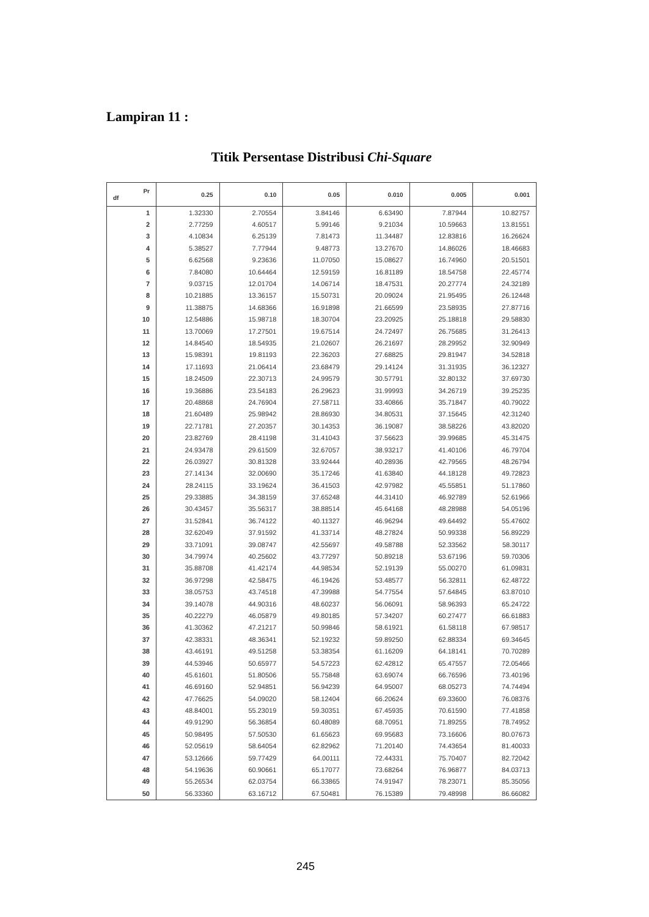Lampiran 11 :
Titik Persentase Distribusi Chi-Square
| Pr df | 0.25 | 0.10 | 0.05 | 0.010 | 0.005 | 0.001 |
| --- | --- | --- | --- | --- | --- | --- |
| 1 | 1.32330 | 2.70554 | 3.84146 | 6.63490 | 7.87944 | 10.82757 |
| 2 | 2.77259 | 4.60517 | 5.99146 | 9.21034 | 10.59663 | 13.81551 |
| 3 | 4.10834 | 6.25139 | 7.81473 | 11.34487 | 12.83816 | 16.26624 |
| 4 | 5.38527 | 7.77944 | 9.48773 | 13.27670 | 14.86026 | 18.46683 |
| 5 | 6.62568 | 9.23636 | 11.07050 | 15.08627 | 16.74960 | 20.51501 |
| 6 | 7.84080 | 10.64464 | 12.59159 | 16.81189 | 18.54758 | 22.45774 |
| 7 | 9.03715 | 12.01704 | 14.06714 | 18.47531 | 20.27774 | 24.32189 |
| 8 | 10.21885 | 13.36157 | 15.50731 | 20.09024 | 21.95495 | 26.12448 |
| 9 | 11.38875 | 14.68366 | 16.91898 | 21.66599 | 23.58935 | 27.87716 |
| 10 | 12.54886 | 15.98718 | 18.30704 | 23.20925 | 25.18818 | 29.58830 |
| 11 | 13.70069 | 17.27501 | 19.67514 | 24.72497 | 26.75685 | 31.26413 |
| 12 | 14.84540 | 18.54935 | 21.02607 | 26.21697 | 28.29952 | 32.90949 |
| 13 | 15.98391 | 19.81193 | 22.36203 | 27.68825 | 29.81947 | 34.52818 |
| 14 | 17.11693 | 21.06414 | 23.68479 | 29.14124 | 31.31935 | 36.12327 |
| 15 | 18.24509 | 22.30713 | 24.99579 | 30.57791 | 32.80132 | 37.69730 |
| 16 | 19.36886 | 23.54183 | 26.29623 | 31.99993 | 34.26719 | 39.25235 |
| 17 | 20.48868 | 24.76904 | 27.58711 | 33.40866 | 35.71847 | 40.79022 |
| 18 | 21.60489 | 25.98942 | 28.86930 | 34.80531 | 37.15645 | 42.31240 |
| 19 | 22.71781 | 27.20357 | 30.14353 | 36.19087 | 38.58226 | 43.82020 |
| 20 | 23.82769 | 28.41198 | 31.41043 | 37.56623 | 39.99685 | 45.31475 |
| 21 | 24.93478 | 29.61509 | 32.67057 | 38.93217 | 41.40106 | 46.79704 |
| 22 | 26.03927 | 30.81328 | 33.92444 | 40.28936 | 42.79565 | 48.26794 |
| 23 | 27.14134 | 32.00690 | 35.17246 | 41.63840 | 44.18128 | 49.72823 |
| 24 | 28.24115 | 33.19624 | 36.41503 | 42.97982 | 45.55851 | 51.17860 |
| 25 | 29.33885 | 34.38159 | 37.65248 | 44.31410 | 46.92789 | 52.61966 |
| 26 | 30.43457 | 35.56317 | 38.88514 | 45.64168 | 48.28988 | 54.05196 |
| 27 | 31.52841 | 36.74122 | 40.11327 | 46.96294 | 49.64492 | 55.47602 |
| 28 | 32.62049 | 37.91592 | 41.33714 | 48.27824 | 50.99338 | 56.89229 |
| 29 | 33.71091 | 39.08747 | 42.55697 | 49.58788 | 52.33562 | 58.30117 |
| 30 | 34.79974 | 40.25602 | 43.77297 | 50.89218 | 53.67196 | 59.70306 |
| 31 | 35.88708 | 41.42174 | 44.98534 | 52.19139 | 55.00270 | 61.09831 |
| 32 | 36.97298 | 42.58475 | 46.19426 | 53.48577 | 56.32811 | 62.48722 |
| 33 | 38.05753 | 43.74518 | 47.39988 | 54.77554 | 57.64845 | 63.87010 |
| 34 | 39.14078 | 44.90316 | 48.60237 | 56.06091 | 58.96393 | 65.24722 |
| 35 | 40.22279 | 46.05879 | 49.80185 | 57.34207 | 60.27477 | 66.61883 |
| 36 | 41.30362 | 47.21217 | 50.99846 | 58.61921 | 61.58118 | 67.98517 |
| 37 | 42.38331 | 48.36341 | 52.19232 | 59.89250 | 62.88334 | 69.34645 |
| 38 | 43.46191 | 49.51258 | 53.38354 | 61.16209 | 64.18141 | 70.70289 |
| 39 | 44.53946 | 50.65977 | 54.57223 | 62.42812 | 65.47557 | 72.05466 |
| 40 | 45.61601 | 51.80506 | 55.75848 | 63.69074 | 66.76596 | 73.40196 |
| 41 | 46.69160 | 52.94851 | 56.94239 | 64.95007 | 68.05273 | 74.74494 |
| 42 | 47.76625 | 54.09020 | 58.12404 | 66.20624 | 69.33600 | 76.08376 |
| 43 | 48.84001 | 55.23019 | 59.30351 | 67.45935 | 70.61590 | 77.41858 |
| 44 | 49.91290 | 56.36854 | 60.48089 | 68.70951 | 71.89255 | 78.74952 |
| 45 | 50.98495 | 57.50530 | 61.65623 | 69.95683 | 73.16606 | 80.07673 |
| 46 | 52.05619 | 58.64054 | 62.82962 | 71.20140 | 74.43654 | 81.40033 |
| 47 | 53.12666 | 59.77429 | 64.00111 | 72.44331 | 75.70407 | 82.72042 |
| 48 | 54.19636 | 60.90661 | 65.17077 | 73.68264 | 76.96877 | 84.03713 |
| 49 | 55.26534 | 62.03754 | 66.33865 | 74.91947 | 78.23071 | 85.35056 |
| 50 | 56.33360 | 63.16712 | 67.50481 | 76.15389 | 79.48998 | 86.66082 |
245